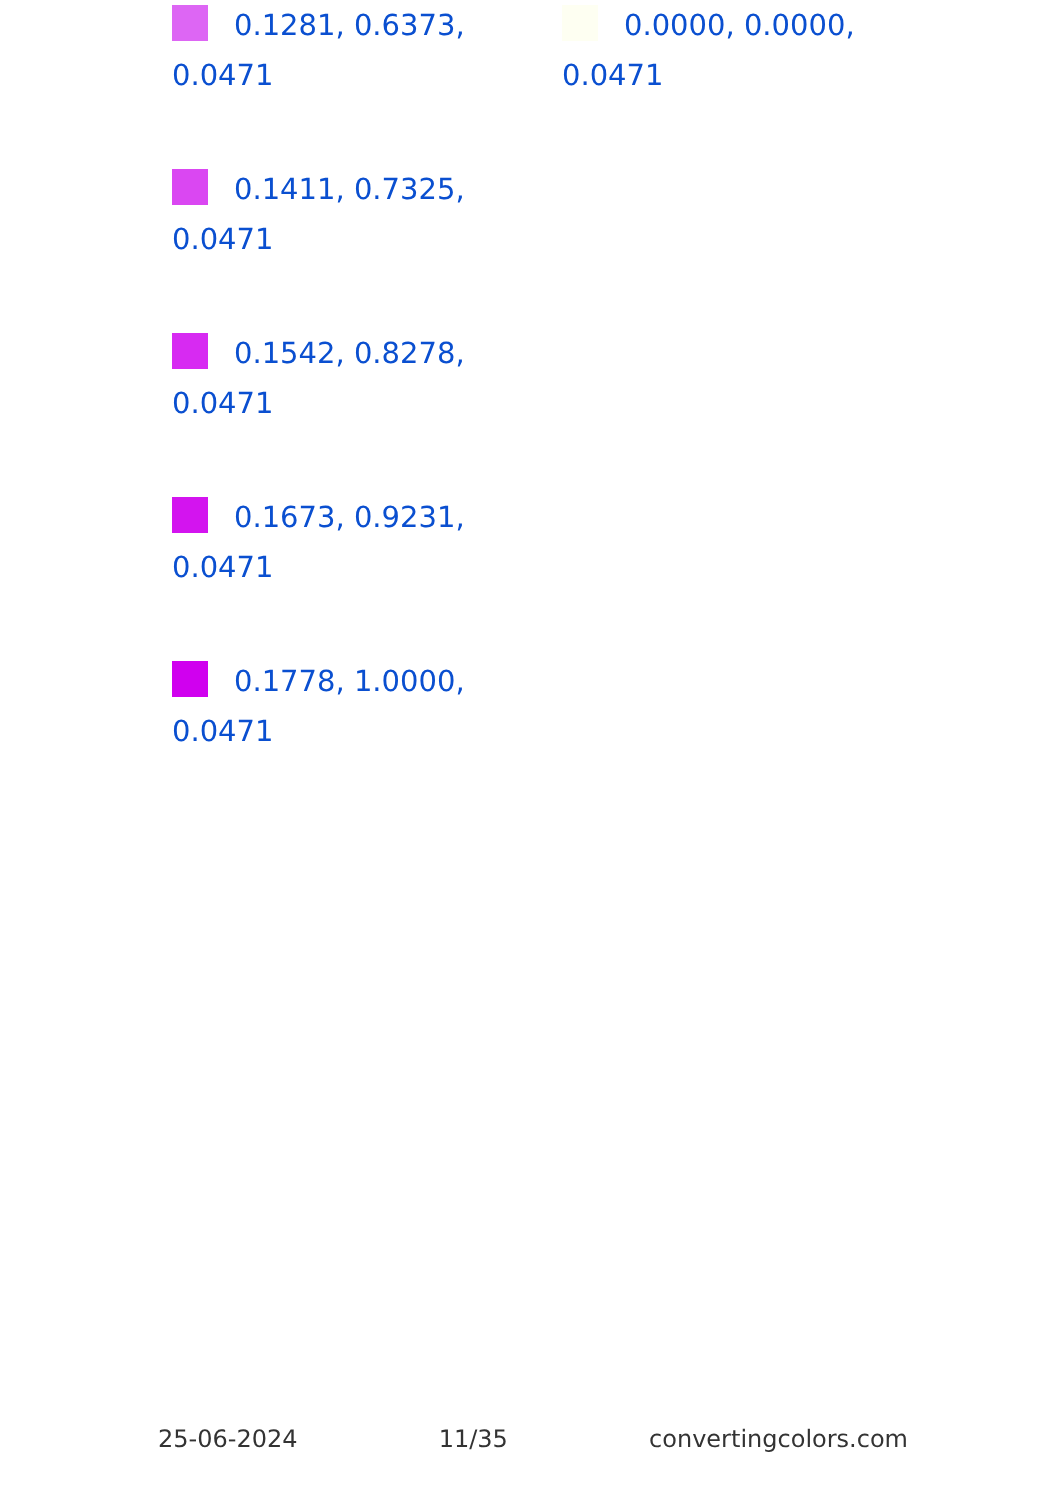0.1281, 0.6373, 0.0471
0.1411, 0.7325, 0.0471
0.1542, 0.8278, 0.0471
0.1673, 0.9231, 0.0471
0.1778, 1.0000, 0.0471
0.0000, 0.0000, 0.0471
25-06-2024 11/35 convertingcolors.com